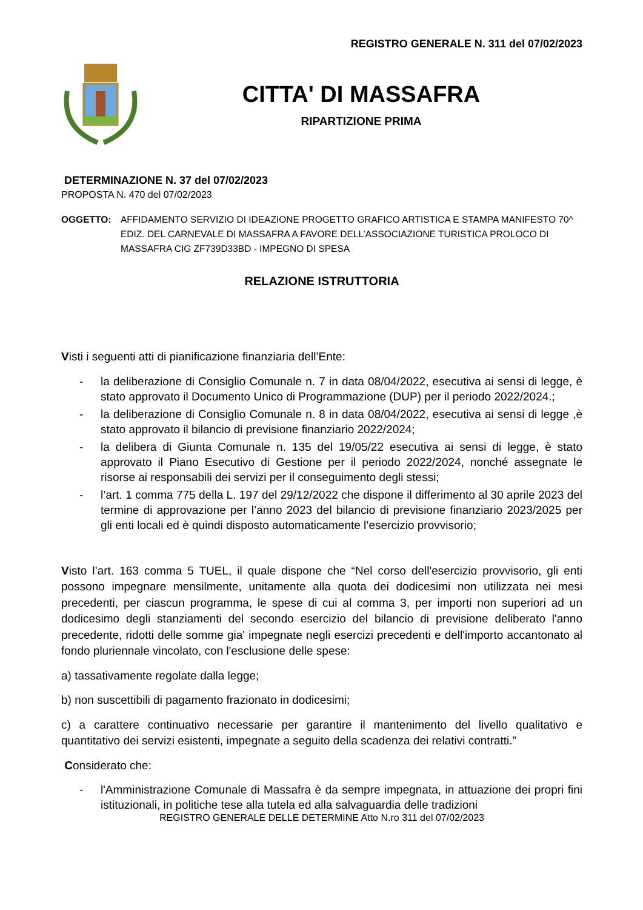REGISTRO GENERALE N. 311 del 07/02/2023
CITTA' DI MASSAFRA
RIPARTIZIONE PRIMA
DETERMINAZIONE N. 37 del 07/02/2023
PROPOSTA N. 470 del 07/02/2023
OGGETTO: AFFIDAMENTO SERVIZIO DI IDEAZIONE PROGETTO GRAFICO ARTISTICA E STAMPA MANIFESTO 70^ EDIZ. DEL CARNEVALE DI MASSAFRA A FAVORE DELL’ASSOCIAZIONE TURISTICA PROLOCO DI MASSAFRA CIG ZF739D33BD - IMPEGNO DI SPESA
RELAZIONE ISTRUTTORIA
Visti i seguenti atti di pianificazione finanziaria dell’Ente:
- la deliberazione di Consiglio Comunale n. 7 in data 08/04/2022, esecutiva ai sensi di legge, è stato approvato il Documento Unico di Programmazione (DUP) per il periodo 2022/2024.;
- la deliberazione di Consiglio Comunale n. 8 in data 08/04/2022, esecutiva ai sensi di legge ,è stato approvato il bilancio di previsione finanziario 2022/2024;
- la delibera di Giunta Comunale n. 135 del 19/05/22 esecutiva ai sensi di legge, è stato approvato il Piano Esecutivo di Gestione per il periodo 2022/2024, nonché assegnate le risorse ai responsabili dei servizi per il conseguimento degli stessi;
- l’art. 1 comma 775 della L. 197 del 29/12/2022 che dispone il differimento al 30 aprile 2023 del termine di approvazione per l’anno 2023 del bilancio di previsione finanziario 2023/2025 per gli enti locali ed è quindi disposto automaticamente l’esercizio provvisorio;
Visto l’art. 163 comma 5 TUEL, il quale dispone che “Nel corso dell'esercizio provvisorio, gli enti possono impegnare mensilmente, unitamente alla quota dei dodicesimi non utilizzata nei mesi precedenti, per ciascun programma, le spese di cui al comma 3, per importi non superiori ad un dodicesimo degli stanziamenti del secondo esercizio del bilancio di previsione deliberato l'anno precedente, ridotti delle somme gia' impegnate negli esercizi precedenti e dell'importo accantonato al fondo pluriennale vincolato, con l'esclusione delle spese:
a) tassativamente regolate dalla legge;
b) non suscettibili di pagamento frazionato in dodicesimi;
c) a carattere continuativo necessarie per garantire il mantenimento del livello qualitativo e quantitativo dei servizi esistenti, impegnate a seguito della scadenza dei relativi contratti.”
Considerato che:
- l'Amministrazione Comunale di Massafra è da sempre impegnata, in attuazione dei propri fini istituzionali, in politiche tese alla tutela ed alla salvaguardia delle tradizioni
REGISTRO GENERALE DELLE DETERMINE Atto N.ro 311 del 07/02/2023